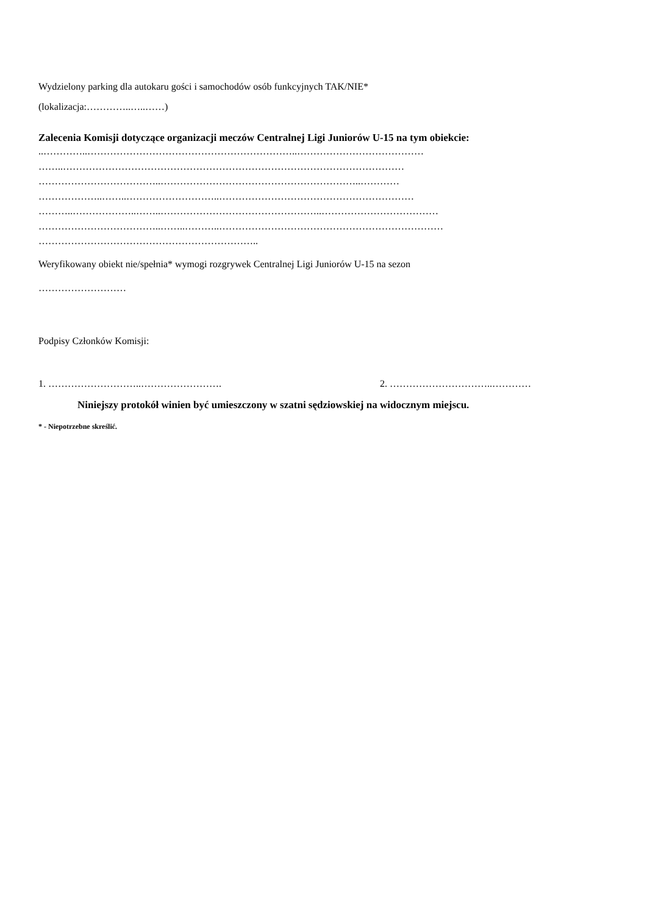Wydzielony parking dla autokaru gości i samochodów osób funkcyjnych TAK/NIE*
(lokalizacja:…………..…..……)
Zalecenia Komisji dotyczące organizacji meczów Centralnej Ligi Juniorów U-15 na tym obiekcie:
..…………..………………………………………………………..…………………………………
……..……………………………………………………………………………………………
………………………………..……………………………………………………..…………
………………..……..………………………..……………………………………………………
………..………………..……..…………………………………………..………………………………
………………………………..……..………..……………………………………………………………
…………………………………………………………..
Weryfikowany obiekt nie/spełnia* wymogi rozgrywek Centralnej Ligi Juniorów U-15 na sezon
………………………
Podpisy Członków Komisji:
1. ………………………..……………………. 2. …………………………..…………
Niniejszy protokół winien być umieszczony w szatni sędziowskiej na widocznym miejscu.
* - Niepotrzebne skreślić.